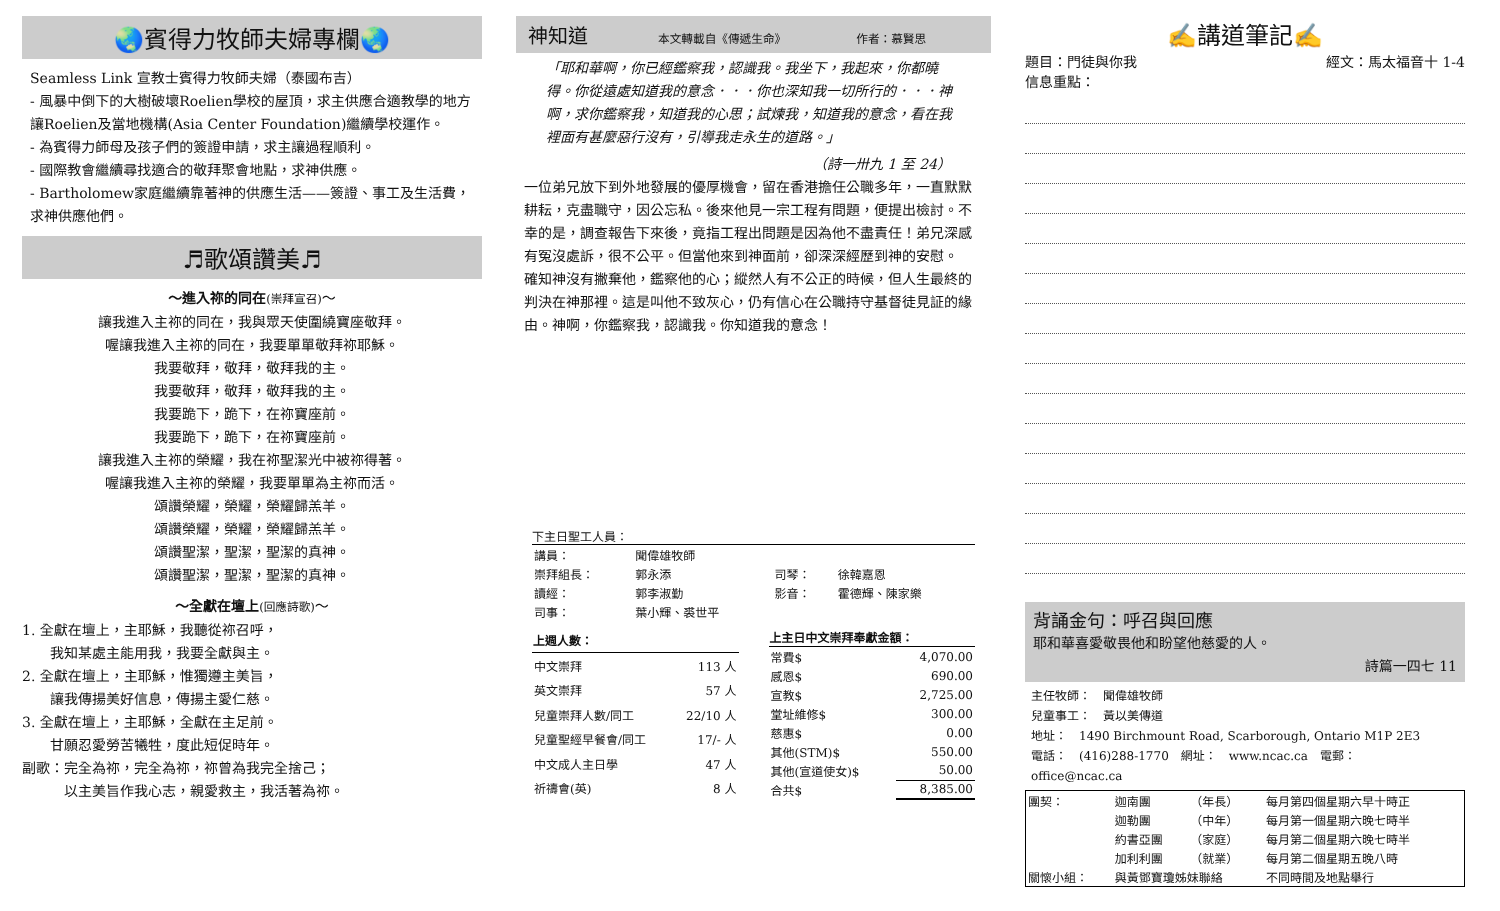🌏賓得力牧師夫婦專欄🌏
Seamless Link 宣教士賓得力牧師夫婦（泰國布吉）
- 風暴中倒下的大樹破壞Roelien學校的屋頂，求主供應合適教學的地方讓Roelien及當地機構(Asia Center Foundation)繼續學校運作。
- 為賓得力師母及孩子們的簽證申請，求主讓過程順利。
- 國際教會繼續尋找適合的敬拜聚會地點，求神供應。
- Bartholomew家庭繼續靠著神的供應生活——簽證、事工及生活費，求神供應他們。
♬歌頌讚美♬
～進入祢的同在(崇拜宣召)～
讓我進入主祢的同在，我與眾天使圍繞寶座敬拜。
喔讓我進入主祢的同在，我要單單敬拜祢耶穌。
我要敬拜，敬拜，敬拜我的主。
我要敬拜，敬拜，敬拜我的主。
我要跪下，跪下，在祢寶座前。
我要跪下，跪下，在祢寶座前。
讓我進入主祢的榮耀，我在祢聖潔光中被祢得著。
喔讓我進入主祢的榮耀，我要單單為主祢而活。
頌讚榮耀，榮耀，榮耀歸羔羊。
頌讚榮耀，榮耀，榮耀歸羔羊。
頌讚聖潔，聖潔，聖潔的真神。
頌讚聖潔，聖潔，聖潔的真神。
～全獻在壇上(回應詩歌)～
1. 全獻在壇上，主耶穌，我聽從祢召呼，
　　我知某處主能用我，我要全獻與主。
2. 全獻在壇上，主耶穌，惟獨遵主美旨，
　　讓我傳揚美好信息，傳揚主愛仁慈。
3. 全獻在壇上，主耶穌，全獻在主足前。
　　甘願忍愛勞苦犧牲，度此短促時年。
副歌：完全為祢，完全為祢，祢曾為我完全捨己；
　　　以主美旨作我心志，親愛救主，我活著為祢。
神知道 本文轉載自《傳遞生命》 作者：慕賢思
「耶和華啊，你已經鑑察我，認識我。我坐下，我起來，你都曉得。你從遠處知道我的意念．．．你也深知我一切所行的．．．神啊，求你鑑察我，知道我的心思；試煉我，知道我的意念，看在我裡面有甚麼惡行沒有，引導我走永生的道路。」
（詩一卅九 1 至 24）
一位弟兄放下到外地發展的優厚機會，留在香港擔任公職多年，一直默默耕耘，克盡職守，因公忘私。後來他見一宗工程有問題，便提出檢討。不幸的是，調查報告下來後，竟指工程出問題是因為他不盡責任！弟兄深感有冤沒處訴，很不公平。但當他來到神面前，卻深深經歷到神的安慰。
確知神沒有撇棄他，鑑察他的心；縱然人有不公正的時候，但人生最終的判決在神那裡。這是叫他不致灰心，仍有信心在公職持守基督徒見証的緣由。神啊，你鑑察我，認識我。你知道我的意念！
下主日聖工人員：
| 講員： | 聞偉雄牧師 | | |
| 崇拜組長： | 郭永添 | 司琴： | 徐韓嘉恩 |
| 讀經： | 郭李淑勤 | 影音： | 霍德輝、陳家樂 |
| 司事： | 葉小輝、裘世平 | | |
| 上週人數： | |
| --- | --- |
| 中文崇拜 | 113 人 |
| 英文崇拜 | 57 人 |
| 兒童崇拜人數/同工 | 22/10 人 |
| 兒童聖經早餐會/同工 | 17/- 人 |
| 中文成人主日學 | 47 人 |
| 祈禱會(英) | 8 人 |
| 上主日中文崇拜奉獻金額： | |
| --- | --- |
| 常費$ | 4,070.00 |
| 感恩$ | 690.00 |
| 宣教$ | 2,725.00 |
| 堂址維修$ | 300.00 |
| 慈惠$ | 0.00 |
| 其他(STM)$ | 550.00 |
| 其他(宣道使女)$ | 50.00 |
| 合共$ | 8,385.00 |
✍講道筆記✍
題目：門徒與你我 經文：馬太福音十 1-4
信息重點：
背誦金句：呼召與回應
耶和華喜愛敬畏他和盼望他慈愛的人。
詩篇一四七 11
主任牧師：　聞偉雄牧師
兒童事工：　黃以美傳道
地址：　1490 Birchmount Road, Scarborough, Ontario M1P 2E3
電話：　(416)288-1770　網址：　www.ncac.ca　電郵：　office@ncac.ca
| 團契： | 迦南團 | （年長） | 每月第四個星期六早十時正 |
| | 迦勒團 | （中年） | 每月第一個星期六晚七時半 |
| | 約書亞團 | （家庭） | 每月第二個星期六晚七時半 |
| | 加利利團 | （就業） | 每月第二個星期五晚八時 |
| 關懷小組： | 與黃鄧寶瓊姊妹聯絡 | | 不同時間及地點舉行 |